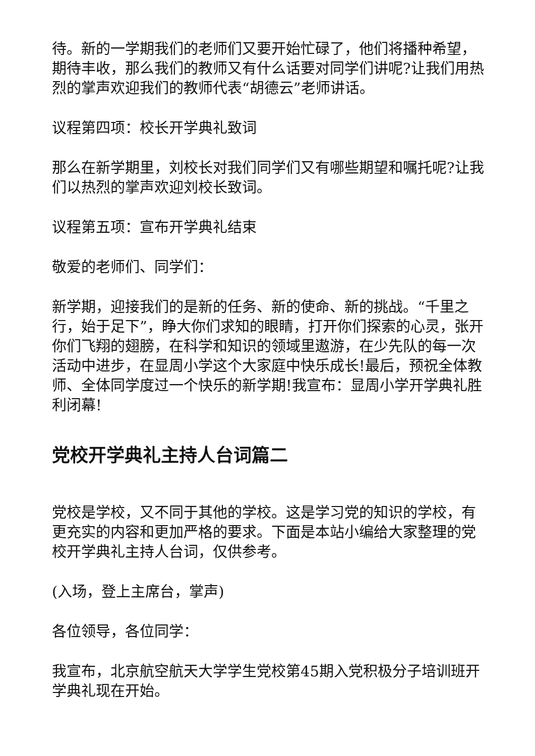待。新的一学期我们的老师们又要开始忙碌了，他们将播种希望，期待丰收，那么我们的教师又有什么话要对同学们讲呢?让我们用热烈的掌声欢迎我们的教师代表“胡德云”老师讲话。
议程第四项：校长开学典礼致词
那么在新学期里，刘校长对我们同学们又有哪些期望和嘱托呢?让我们以热烈的掌声欢迎刘校长致词。
议程第五项：宣布开学典礼结束
敬爱的老师们、同学们：
新学期，迎接我们的是新的任务、新的使命、新的挑战。“千里之行，始于足下”，睁大你们求知的眼睛，打开你们探索的心灵，张开你们飞翔的翅膀，在科学和知识的领域里遨游，在少先队的每一次活动中进步，在显周小学这个大家庭中快乐成长!最后，预祝全体教师、全体同学度过一个快乐的新学期!我宣布：显周小学开学典礼胜利闭幕!
党校开学典礼主持人台词篇二
党校是学校，又不同于其他的学校。这是学习党的知识的学校，有更充实的内容和更加严格的要求。下面是本站小编给大家整理的党校开学典礼主持人台词，仅供参考。
(入场，登上主席台，掌声)
各位领导，各位同学：
我宣布，北京航空航天大学学生党校第45期入党积极分子培训班开学典礼现在开始。